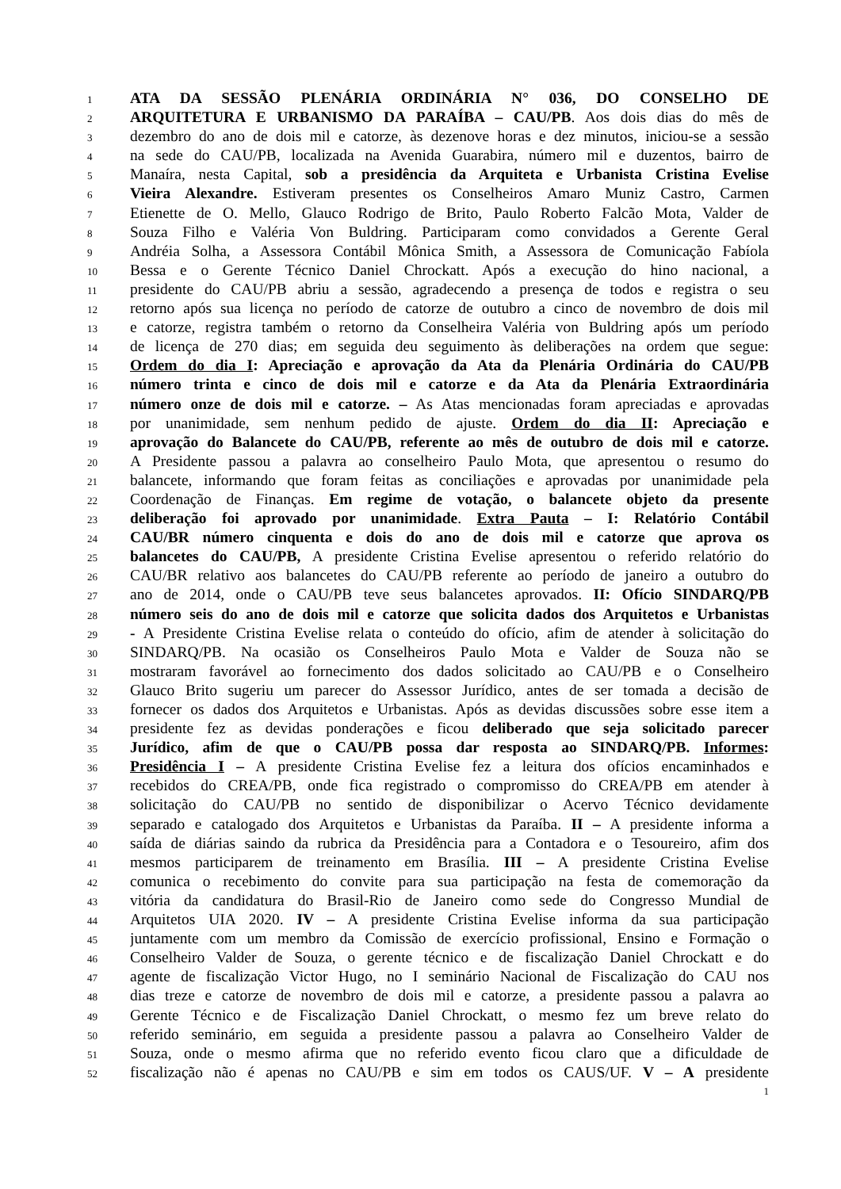1 ATA DA SESSÃO PLENÁRIA ORDINÁRIA N° 036, DO CONSELHO DE
2 ARQUITETURA E URBANISMO DA PARAÍBA – CAU/PB. Aos dois dias do mês de
3 dezembro do ano de dois mil e catorze, às dezenove horas e dez minutos, iniciou-se a sessão
4 na sede do CAU/PB, localizada na Avenida Guarabira, número mil e duzentos, bairro de
5 Manaíra, nesta Capital, sob a presidência da Arquiteta e Urbanista Cristina Evelise
6 Vieira Alexandre. Estiveram presentes os Conselheiros Amaro Muniz Castro, Carmen
7 Etienette de O. Mello, Glauco Rodrigo de Brito, Paulo Roberto Falcão Mota, Valder de
8 Souza Filho e Valéria Von Buldring. Participaram como convidados a Gerente Geral
9 Andréia Solha, a Assessora Contábil Mônica Smith, a Assessora de Comunicação Fabíola
10 Bessa e o Gerente Técnico Daniel Chrockatt. Após a execução do hino nacional, a
11 presidente do CAU/PB abriu a sessão, agradecendo a presença de todos e registra o seu
12 retorno após sua licença no período de catorze de outubro a cinco de novembro de dois mil
13 e catorze, registra também o retorno da Conselheira Valéria von Buldring após um período
14 de licença de 270 dias; em seguida deu seguimento às deliberações na ordem que segue:
15 Ordem do dia I: Apreciação e aprovação da Ata da Plenária Ordinária do CAU/PB
16 número trinta e cinco de dois mil e catorze e da Ata da Plenária Extraordinária
17 número onze de dois mil e catorze. – As Atas mencionadas foram apreciadas e aprovadas
18 por unanimidade, sem nenhum pedido de ajuste. Ordem do dia II: Apreciação e
19 aprovação do Balancete do CAU/PB, referente ao mês de outubro de dois mil e catorze.
20 A Presidente passou a palavra ao conselheiro Paulo Mota, que apresentou o resumo do
21 balancete, informando que foram feitas as conciliações e aprovadas por unanimidade pela
22 Coordenação de Finanças. Em regime de votação, o balancete objeto da presente
23 deliberação foi aprovado por unanimidade. Extra Pauta – I: Relatório Contábil
24 CAU/BR número cinquenta e dois do ano de dois mil e catorze que aprova os
25 balancetes do CAU/PB, A presidente Cristina Evelise apresentou o referido relatório do
26 CAU/BR relativo aos balancetes do CAU/PB referente ao período de janeiro a outubro do
27 ano de 2014, onde o CAU/PB teve seus balancetes aprovados. II: Ofício SINDARQ/PB
28 número seis do ano de dois mil e catorze que solicita dados dos Arquitetos e Urbanistas
29 - A Presidente Cristina Evelise relata o conteúdo do ofício, afim de atender à solicitação do
30 SINDARQ/PB. Na ocasião os Conselheiros Paulo Mota e Valder de Souza não se
31 mostraram favorável ao fornecimento dos dados solicitado ao CAU/PB e o Conselheiro
32 Glauco Brito sugeriu um parecer do Assessor Jurídico, antes de ser tomada a decisão de
33 fornecer os dados dos Arquitetos e Urbanistas. Após as devidas discussões sobre esse item a
34 presidente fez as devidas ponderações e ficou deliberado que seja solicitado parecer
35 Jurídico, afim de que o CAU/PB possa dar resposta ao SINDARQ/PB. Informes:
36 Presidência I – A presidente Cristina Evelise fez a leitura dos ofícios encaminhados e
37 recebidos do CREA/PB, onde fica registrado o compromisso do CREA/PB em atender à
38 solicitação do CAU/PB no sentido de disponibilizar o Acervo Técnico devidamente
39 separado e catalogado dos Arquitetos e Urbanistas da Paraíba. II – A presidente informa a
40 saída de diárias saindo da rubrica da Presidência para a Contadora e o Tesoureiro, afim dos
41 mesmos participarem de treinamento em Brasília. III – A presidente Cristina Evelise
42 comunica o recebimento do convite para sua participação na festa de comemoração da
43 vitória da candidatura do Brasil-Rio de Janeiro como sede do Congresso Mundial de
44 Arquitetos UIA 2020. IV – A presidente Cristina Evelise informa da sua participação
45 juntamente com um membro da Comissão de exercício profissional, Ensino e Formação o
46 Conselheiro Valder de Souza, o gerente técnico e de fiscalização Daniel Chrockatt e do
47 agente de fiscalização Victor Hugo, no I seminário Nacional de Fiscalização do CAU nos
48 dias treze e catorze de novembro de dois mil e catorze, a presidente passou a palavra ao
49 Gerente Técnico e de Fiscalização Daniel Chrockatt, o mesmo fez um breve relato do
50 referido seminário, em seguida a presidente passou a palavra ao Conselheiro Valder de
51 Souza, onde o mesmo afirma que no referido evento ficou claro que a dificuldade de
52 fiscalização não é apenas no CAU/PB e sim em todos os CAUS/UF. V – A presidente
1